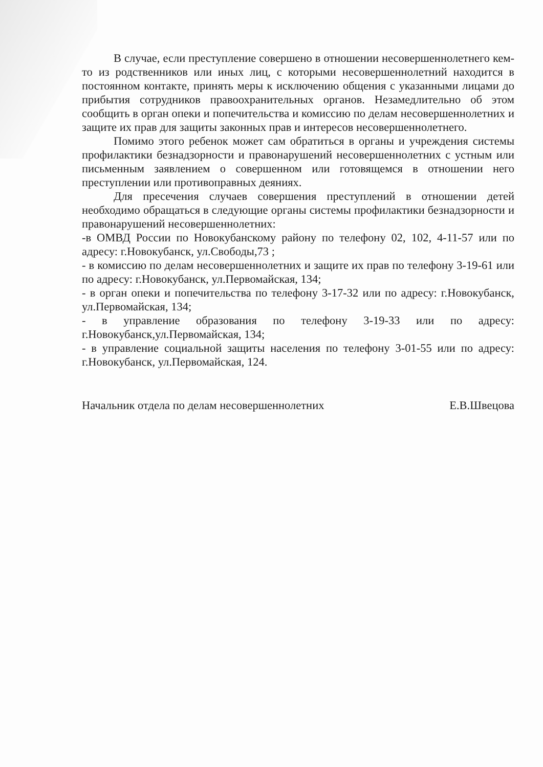В случае, если преступление совершено в отношении несовершеннолетнего кем-то из родственников или иных лиц, с которыми несовершеннолетний находится в постоянном контакте, принять меры к исключению общения с указанными лицами до прибытия сотрудников правоохранительных органов. Незамедлительно об этом сообщить в орган опеки и попечительства и комиссию по делам несовершеннолетних и защите их прав для защиты законных прав и интересов несовершеннолетнего.
Помимо этого ребенок может сам обратиться в органы и учреждения системы профилактики безнадзорности и правонарушений несовершеннолетних с устным или письменным заявлением о совершенном или готовящемся в отношении него преступлении или противоправных деяниях.
Для пресечения случаев совершения преступлений в отношении детей необходимо обращаться в следующие органы системы профилактики безнадзорности и правонарушений несовершеннолетних:
-в ОМВД России по Новокубанскому району по телефону 02, 102, 4-11-57 или по адресу: г.Новокубанск, ул.Свободы,73 ;
- в комиссию по делам несовершеннолетних и защите их прав по телефону 3-19-61 или по адресу: г.Новокубанск, ул.Первомайская, 134;
- в орган опеки и попечительства по телефону 3-17-32 или по адресу: г.Новокубанск, ул.Первомайская, 134;
- в управление образования по телефону 3-19-33 или по адресу: г.Новокубанск,ул.Первомайская, 134;
- в управление социальной защиты населения по телефону 3-01-55 или по адресу: г.Новокубанск, ул.Первомайская, 124.
Начальник отдела по делам несовершеннолетних Е.В.Швецова